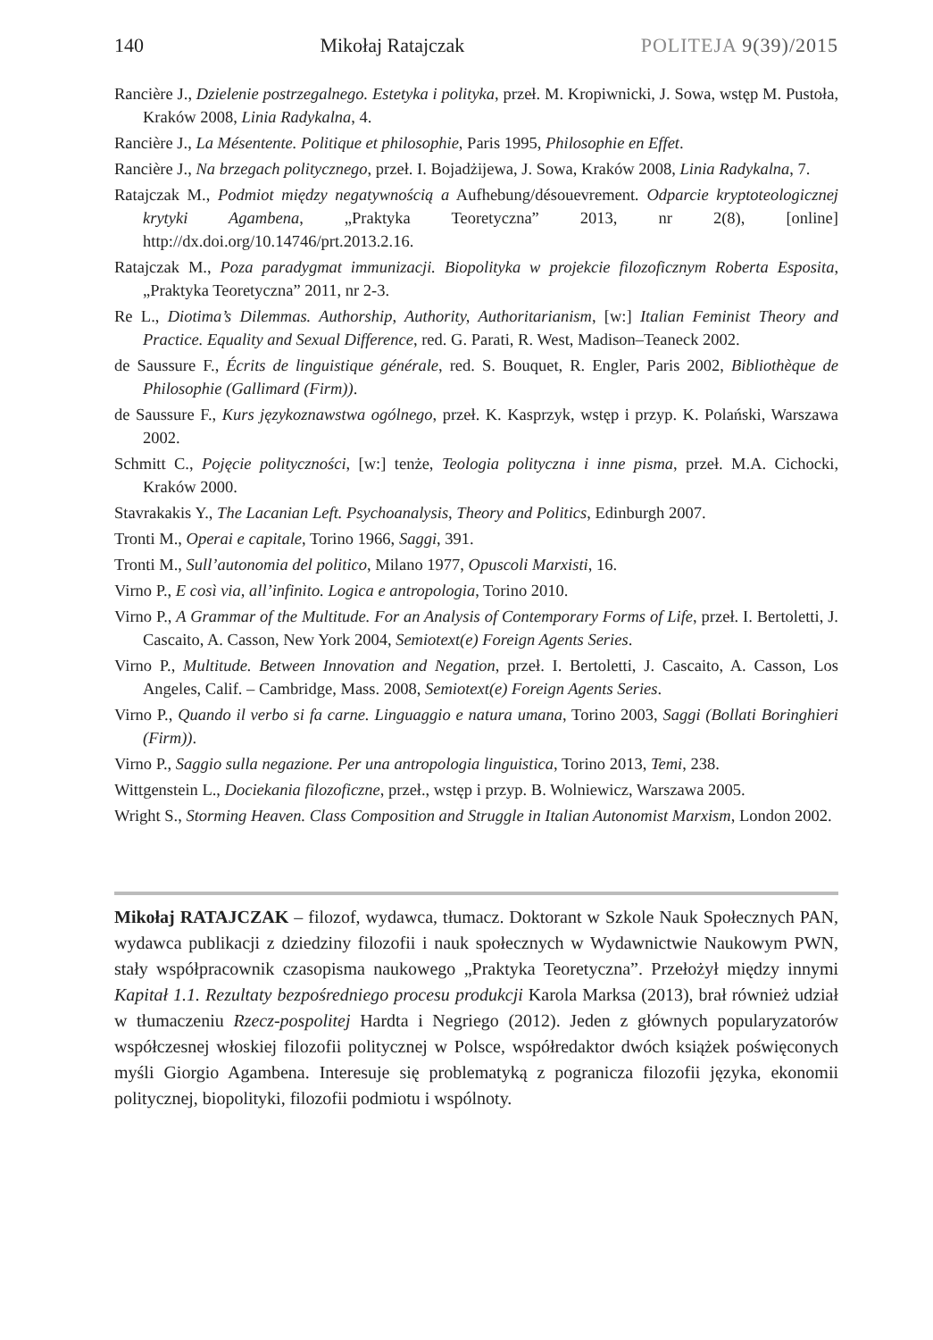140 Mikołaj Ratajczak POLITEJA 9(39)/2015
Rancière J., Dzielenie postrzegalnego. Estetyka i polityka, przeł. M. Kropiwnicki, J. Sowa, wstęp M. Pustoła, Kraków 2008, Linia Radykalna, 4.
Rancière J., La Mésentente. Politique et philosophie, Paris 1995, Philosophie en Effet.
Rancière J., Na brzegach politycznego, przeł. I. Bojadżijewa, J. Sowa, Kraków 2008, Linia Radykalna, 7.
Ratajczak M., Podmiot między negatywnością a Aufhebung/désouevrement. Odparcie kryptoteologicznej krytyki Agambena, „Praktyka Teoretyczna” 2013, nr 2(8), [online] http://dx.doi.org/10.14746/prt.2013.2.16.
Ratajczak M., Poza paradygmat immunizacji. Biopolityka w projekcie filozoficznym Roberta Esposita, „Praktyka Teoretyczna” 2011, nr 2-3.
Re L., Diotima’s Dilemmas. Authorship, Authority, Authoritarianism, [w:] Italian Feminist Theory and Practice. Equality and Sexual Difference, red. G. Parati, R. West, Madison–Teaneck 2002.
de Saussure F., Écrits de linguistique générale, red. S. Bouquet, R. Engler, Paris 2002, Bibliothèque de Philosophie (Gallimard (Firm)).
de Saussure F., Kurs językoznawstwa ogólnego, przeł. K. Kasprzyk, wstęp i przyp. K. Polański, Warszawa 2002.
Schmitt C., Pojęcie polityczności, [w:] tenże, Teologia polityczna i inne pisma, przeł. M.A. Cichocki, Kraków 2000.
Stavrakakis Y., The Lacanian Left. Psychoanalysis, Theory and Politics, Edinburgh 2007.
Tronti M., Operai e capitale, Torino 1966, Saggi, 391.
Tronti M., Sull’autonomia del politico, Milano 1977, Opuscoli Marxisti, 16.
Virno P., E così via, all’infinito. Logica e antropologia, Torino 2010.
Virno P., A Grammar of the Multitude. For an Analysis of Contemporary Forms of Life, przeł. I. Bertoletti, J. Cascaito, A. Casson, New York 2004, Semiotext(e) Foreign Agents Series.
Virno P., Multitude. Between Innovation and Negation, przeł. I. Bertoletti, J. Cascaito, A. Casson, Los Angeles, Calif. – Cambridge, Mass. 2008, Semiotext(e) Foreign Agents Series.
Virno P., Quando il verbo si fa carne. Linguaggio e natura umana, Torino 2003, Saggi (Bollati Boringhieri (Firm)).
Virno P., Saggio sulla negazione. Per una antropologia linguistica, Torino 2013, Temi, 238.
Wittgenstein L., Dociekania filozoficzne, przeł., wstęp i przyp. B. Wolniewicz, Warszawa 2005.
Wright S., Storming Heaven. Class Composition and Struggle in Italian Autonomist Marxism, London 2002.
Mikołaj RATAJCZAK – filozof, wydawca, tłumacz. Doktorant w Szkole Nauk Społecznych PAN, wydawca publikacji z dziedziny filozofii i nauk społecznych w Wydawnictwie Naukowym PWN, stały współpracownik czasopisma naukowego „Praktyka Teoretyczna”. Przełożył między innymi Kapitał 1.1. Rezultaty bezpośredniego procesu produkcji Karola Marksa (2013), brał również udział w tłumaczeniu Rzecz-pospolitej Hardta i Negriego (2012). Jeden z głównych popularyzatorów współczesnej włoskiej filozofii politycznej w Polsce, współredaktor dwóch książek poświęconych myśli Giorgio Agambena. Interesuje się problematyką z pogranicza filozofii języka, ekonomii politycznej, biopolityki, filozofii podmiotu i wspólnoty.